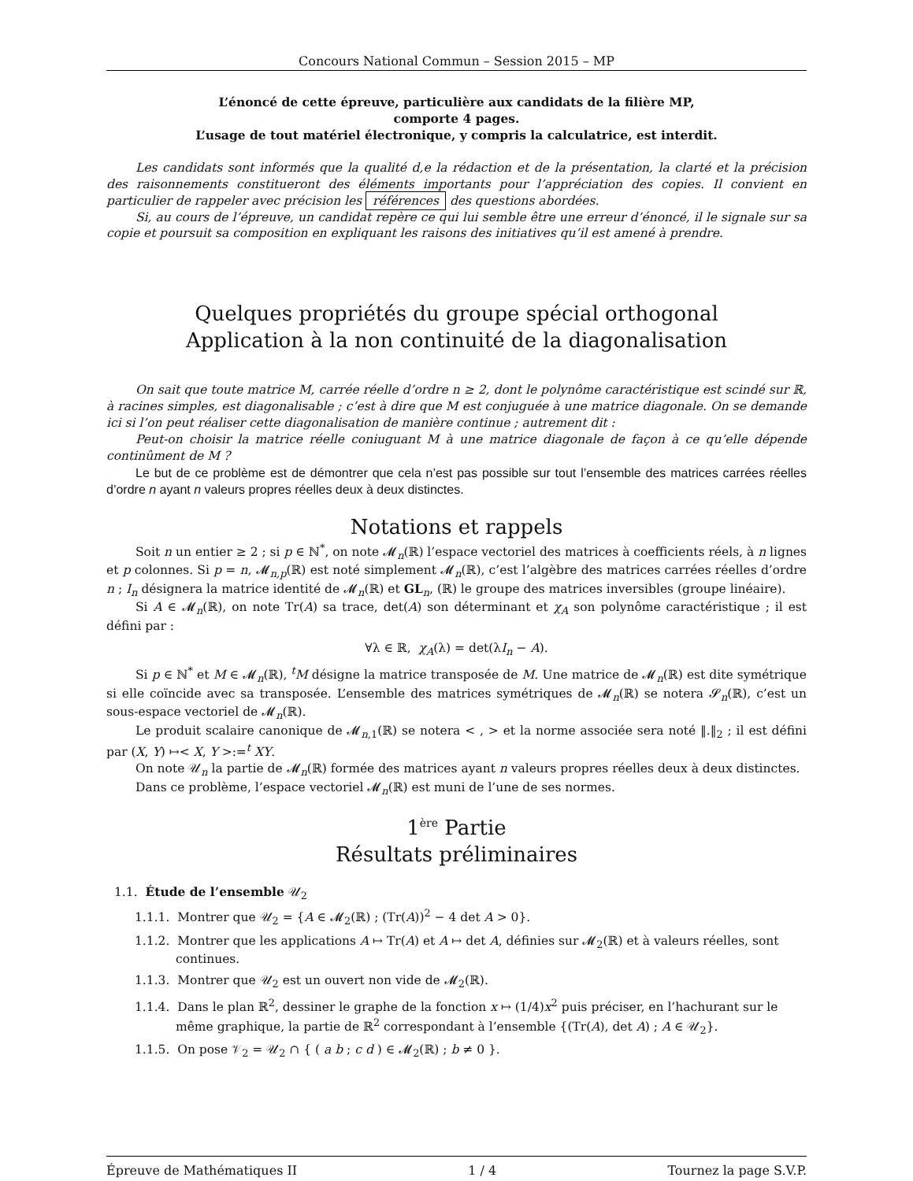Concours National Commun – Session 2015 – MP
L’énoncé de cette épreuve, particulière aux candidats de la filière MP,
comporte 4 pages.
L’usage de tout matériel électronique, y compris la calculatrice, est interdit.
Les candidats sont informés que la qualité d,e la rédaction et de la présentation, la clarté et la précision des raisonnements constitueront des éléments importants pour l’appréciation des copies. Il convient en particulier de rappeler avec précision les références des questions abordées.
Si, au cours de l’épreuve, un candidat repère ce qui lui semble être une erreur d’énoncé, il le signale sur sa copie et poursuit sa composition en expliquant les raisons des initiatives qu’il est amené à prendre.
Quelques propriétés du groupe spécial orthogonal
Application à la non continuité de la diagonalisation
On sait que toute matrice M, carrée réelle d’ordre n ≥ 2, dont le polynôme caractéristique est scindé sur ℝ, à racines simples, est diagonalisable ; c’est à dire que M est conjuguée à une matrice diagonale. On se demande ici si l’on peut réaliser cette diagonalisation de manière continue ; autrement dit :
Peut-on choisir la matrice réelle coniuguant M à une matrice diagonale de façon à ce qu’elle dépende continûment de M ?
Le but de ce problème est de démontrer que cela n’est pas possible sur tout l’ensemble des matrices carrées réelles d’ordre n ayant n valeurs propres réelles deux à deux distinctes.
Notations et rappels
Soit n un entier ≥ 2 ; si p ∈ ℕ<sup>*</sup>, on note 𝓜<sub>n</sub>(ℝ) l’espace vectoriel des matrices à coefficients réels, à n lignes et p colonnes. Si p = n, 𝓜<sub>n,p</sub>(ℝ) est noté simplement 𝓜<sub>n</sub>(ℝ), c’est l’algèbre des matrices carrées réelles d’ordre n ; I<sub>n</sub> désignera la matrice identité de 𝓜<sub>n</sub>(ℝ) et GL<sub>n</sub>, (ℝ) le groupe des matrices inversibles (groupe linéaire).
Si A ∈ 𝓜<sub>n</sub>(ℝ), on note Tr(A) sa trace, det(A) son déterminant et χ<sub>A</sub> son polynôme caractéristique ; il est défini par :
∀λ ∈ ℝ, χ<sub>A</sub>(λ) = det(λI<sub>n</sub> − A).
Si p ∈ ℕ<sup>*</sup> et M ∈ 𝓜<sub>n</sub>(ℝ), <sup>t</sup>M désigne la matrice transposée de M. Une matrice de 𝓜<sub>n</sub>(ℝ) est dite symétrique si elle coïncide avec sa transposée. L’ensemble des matrices symétriques de 𝓜<sub>n</sub>(ℝ) se notera 𝓢<sub>n</sub>(ℝ), c’est un sous-espace vectoriel de 𝓜<sub>n</sub>(ℝ).
Le produit scalaire canonique de 𝓜<sub>n,1</sub>(ℝ) se notera < , > et la norme associée sera noté ‖.‖<sub>2</sub> ; il est défini par (X, Y) ↦< X, Y >:=<sup>t</sup> XY.
On note 𝒰<sub>n</sub> la partie de 𝓜<sub>n</sub>(ℝ) formée des matrices ayant n valeurs propres réelles deux à deux distinctes.
Dans ce problème, l’espace vectoriel 𝓜<sub>n</sub>(ℝ) est muni de l’une de ses normes.
1<sup>ère</sup> Partie
Résultats préliminaires
1.1. Étude de l’ensemble 𝒰<sub>2</sub>
1.1.1. Montrer que 𝒰<sub>2</sub> = {A ∈ 𝓜<sub>2</sub>(ℝ) ; (Tr(A))<sup>2</sup> − 4 det A > 0}.
1.1.2. Montrer que les applications A ↦ Tr(A) et A ↦ det A, définies sur 𝓜<sub>2</sub>(ℝ) et à valeurs réelles, sont continues.
1.1.3. Montrer que 𝒰<sub>2</sub> est un ouvert non vide de 𝓜<sub>2</sub>(ℝ).
1.1.4. Dans le plan ℝ<sup>2</sup>, dessiner le graphe de la fonction x ↦ (1/4)x<sup>2</sup> puis préciser, en l’hachurant sur le même graphique, la partie de ℝ<sup>2</sup> correspondant à l’ensemble {(Tr(A), det A) ; A ∈ 𝒰<sub>2</sub>}.
1.1.5. On pose 𝒱<sub>2</sub> = 𝒰<sub>2</sub> ∩ { ( a b ; c d ) ∈ 𝓜<sub>2</sub>(ℝ) ; b ≠ 0 }.
Épreuve de Mathématiques II 1 / 4 Tournez la page S.V.P.